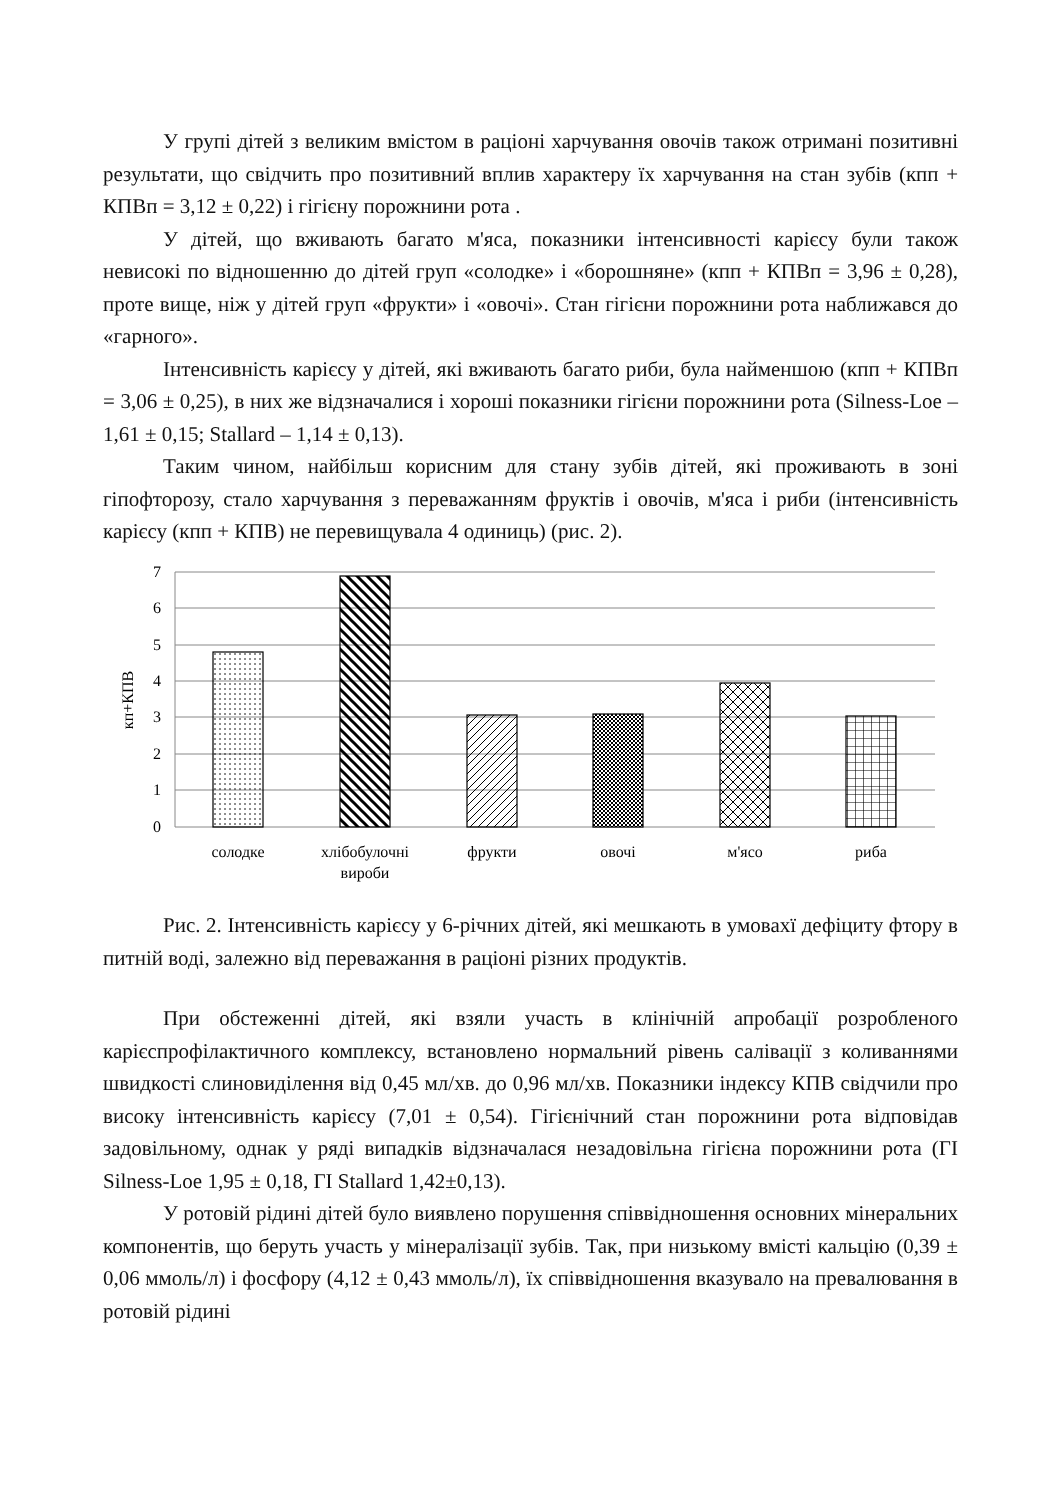У групі дітей з великим вмістом в раціоні харчування овочів також отримані позитивні результати, що свідчить про позитивний вплив характеру їх харчування на стан зубів (кпп + КПВп = 3,12 ± 0,22) і гігієну порожнини рота .
У дітей, що вживають багато м'яса, показники інтенсивності карієсу були також невисокі по відношенню до дітей груп «солодке» і «борошняне» (кпп + КПВп = 3,96 ± 0,28), проте вище, ніж у дітей груп «фрукти» і «овочі». Стан гігієни порожнини рота наближався до «гарного».
Інтенсивність карієсу у дітей, які вживають багато риби, була найменшою (кпп + КПВп = 3,06 ± 0,25), в них же відзначалися і хороші показники гігієни порожнини рота (Silness-Loe – 1,61 ± 0,15; Stallard – 1,14 ± 0,13).
Таким чином, найбільш корисним для стану зубів дітей, які проживають в зоні гіпофторозу, стало харчування з переважанням фруктів і овочів, м'яса і риби (інтенсивність карієсу (кпп + КПВ) не перевищувала 4 одиниць) (рис. 2).
7
6
5
4
3
2
1
0
кп+КПВ
солодке
хлібобулочні
вироби
фрукти
овочі
м'ясо
риба
Рис. 2. Інтенсивність карієсу у 6-річних дітей, які мешкають в умовахї дефіциту фтору в питній воді, залежно від переважання в раціоні різних продуктів.
При обстеженні дітей, які взяли участь в клінічній апробації розробленого карієспрофілактичного комплексу, встановлено нормальний рівень салівації з коливаннями швидкості слиновиділення від 0,45 мл/хв. до 0,96 мл/хв. Показники індексу КПВ свідчили про високу інтенсивність карієсу (7,01 ± 0,54). Гігієнічний стан порожнини рота відповідав задовільному, однак у ряді випадків відзначалася незадовільна гігієна порожнини рота (ГІ Silness-Loe 1,95 ± 0,18, ГІ Stallard 1,42±0,13).
У ротовій рідині дітей було виявлено порушення співвідношення основних мінеральних компонентів, що беруть участь у мінералізації зубів. Так, при низькому вмісті кальцію (0,39 ± 0,06 ммоль/л) і фосфору (4,12 ± 0,43 ммоль/л), їх співвідношення вказувало на превалювання в ротовій рідині